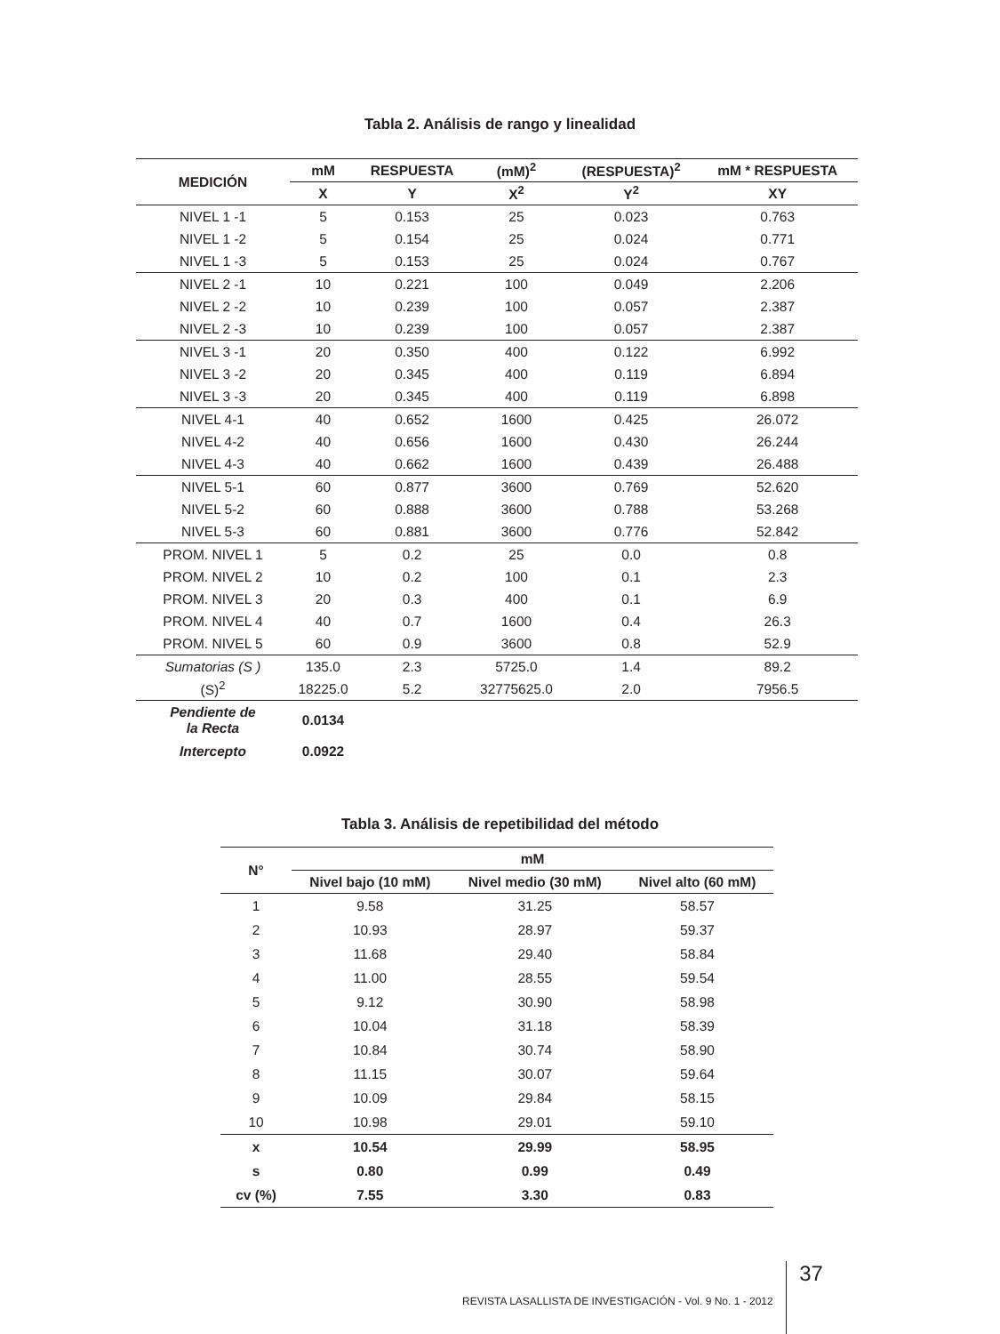Tabla 2. Análisis de rango y linealidad
| MEDICIÓN | mM | RESPUESTA | (mM)<sup>2</sup> | (RESPUESTA)<sup>2</sup> | mM * RESPUESTA |
| --- | --- | --- | --- | --- | --- |
| | X | Y | X<sup>2</sup> | Y<sup>2</sup> | XY |
| NIVEL 1 -1 | 5 | 0.153 | 25 | 0.023 | 0.763 |
| NIVEL 1 -2 | 5 | 0.154 | 25 | 0.024 | 0.771 |
| NIVEL 1 -3 | 5 | 0.153 | 25 | 0.024 | 0.767 |
| NIVEL 2 -1 | 10 | 0.221 | 100 | 0.049 | 2.206 |
| NIVEL 2 -2 | 10 | 0.239 | 100 | 0.057 | 2.387 |
| NIVEL 2 -3 | 10 | 0.239 | 100 | 0.057 | 2.387 |
| NIVEL 3 -1 | 20 | 0.350 | 400 | 0.122 | 6.992 |
| NIVEL 3 -2 | 20 | 0.345 | 400 | 0.119 | 6.894 |
| NIVEL 3 -3 | 20 | 0.345 | 400 | 0.119 | 6.898 |
| NIVEL 4-1 | 40 | 0.652 | 1600 | 0.425 | 26.072 |
| NIVEL 4-2 | 40 | 0.656 | 1600 | 0.430 | 26.244 |
| NIVEL 4-3 | 40 | 0.662 | 1600 | 0.439 | 26.488 |
| NIVEL 5-1 | 60 | 0.877 | 3600 | 0.769 | 52.620 |
| NIVEL 5-2 | 60 | 0.888 | 3600 | 0.788 | 53.268 |
| NIVEL 5-3 | 60 | 0.881 | 3600 | 0.776 | 52.842 |
| PROM. NIVEL 1 | 5 | 0.2 | 25 | 0.0 | 0.8 |
| PROM. NIVEL 2 | 10 | 0.2 | 100 | 0.1 | 2.3 |
| PROM. NIVEL 3 | 20 | 0.3 | 400 | 0.1 | 6.9 |
| PROM. NIVEL 4 | 40 | 0.7 | 1600 | 0.4 | 26.3 |
| PROM. NIVEL 5 | 60 | 0.9 | 3600 | 0.8 | 52.9 |
| Sumatorias (S ) | 135.0 | 2.3 | 5725.0 | 1.4 | 89.2 |
| (S)<sup>2</sup> | 18225.0 | 5.2 | 32775625.0 | 2.0 | 7956.5 |
| Pendiente de la Recta | 0.0134 | | | | |
| Intercepto | 0.0922 | | | | |
Tabla 3. Análisis de repetibilidad del método
| N° | mM | | |
| --- | --- | --- | --- |
| | Nivel bajo (10 mM) | Nivel medio (30 mM) | Nivel alto (60 mM) |
| 1 | 9.58 | 31.25 | 58.57 |
| 2 | 10.93 | 28.97 | 59.37 |
| 3 | 11.68 | 29.40 | 58.84 |
| 4 | 11.00 | 28.55 | 59.54 |
| 5 | 9.12 | 30.90 | 58.98 |
| 6 | 10.04 | 31.18 | 58.39 |
| 7 | 10.84 | 30.74 | 58.90 |
| 8 | 11.15 | 30.07 | 59.64 |
| 9 | 10.09 | 29.84 | 58.15 |
| 10 | 10.98 | 29.01 | 59.10 |
| x | 10.54 | 29.99 | 58.95 |
| s | 0.80 | 0.99 | 0.49 |
| cv (%) | 7.55 | 3.30 | 0.83 |
REVISTA LASALLISTA DE INVESTIGACIÓN - Vol. 9 No. 1 - 2012 37